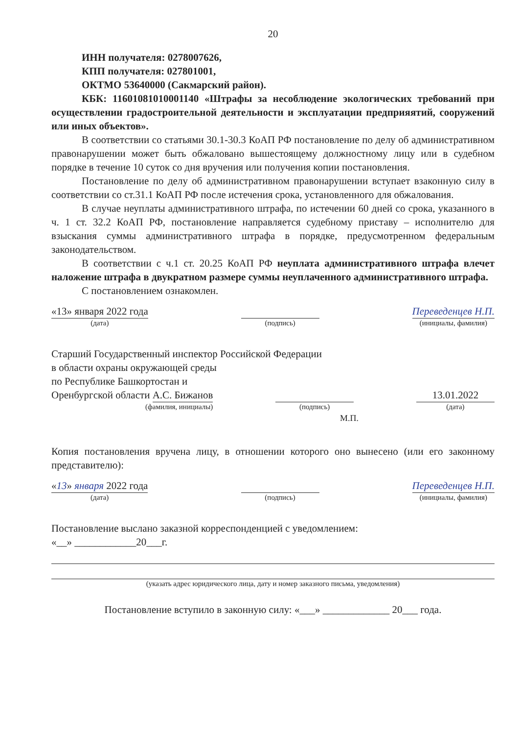20
ИНН получателя: 0278007626,
КПП получателя: 027801001,
ОКТМО 53640000 (Сакмарский район).
КБК: 11601081010001140 «Штрафы за несоблюдение экологических требований при осуществлении градостроительной деятельности и эксплуатации предприяятий, сооружений или иных объектов».
В соответствии со статьями 30.1-30.3 КоАП РФ постановление по делу об административном правонарушении может быть обжаловано вышестоящему должностному лицу или в судебном порядке в течение 10 суток со дня вручения или получения копии постановления.
Постановление по делу об административном правонарушении вступает взаконную силу в соответствии со ст.31.1 КоАП РФ после истечения срока, установленного для обжалования.
В случае неуплаты административного штрафа, по истечении 60 дней со срока, указанного в ч. 1 ст. 32.2 КоАП РФ, постановление направляется судебному приставу – исполнителю для взыскания суммы административного штрафа в порядке, предусмотренном федеральным законодательством.
В соответствии с ч.1 ст. 20.25 КоАП РФ неуплата административного штрафа влечет наложение штрафа в двукратном размере суммы неуплаченного административного штрафа.
С постановлением ознакомлен.
«13» января 2022 года
(дата)
(подпись)
Переведенцев Н.П.
(инициалы, фамилия)
Старший Государственный инспектор Российской Федерации
в области охраны окружающей среды
по Республике Башкортостан и
Оренбургской области А.С. Бижанов
(фамилия, инициалы)
(подпись)
13.01.2022
(дата)
М.П.
Копия постановления вручена лицу, в отношении которого оно вынесено (или его законному представителю):
«13» января 2022 года
(дата)
(подпись)
Переведенцев Н.П.
(инициалы, фамилия)
Постановление выслано заказной корреспонденцией с уведомлением:
«__» ____________20___г.
(указать адрес юридического лица, дату и номер заказного письма, уведомления)
Постановление вступило в законную силу: «___» _____________ 20___ года.